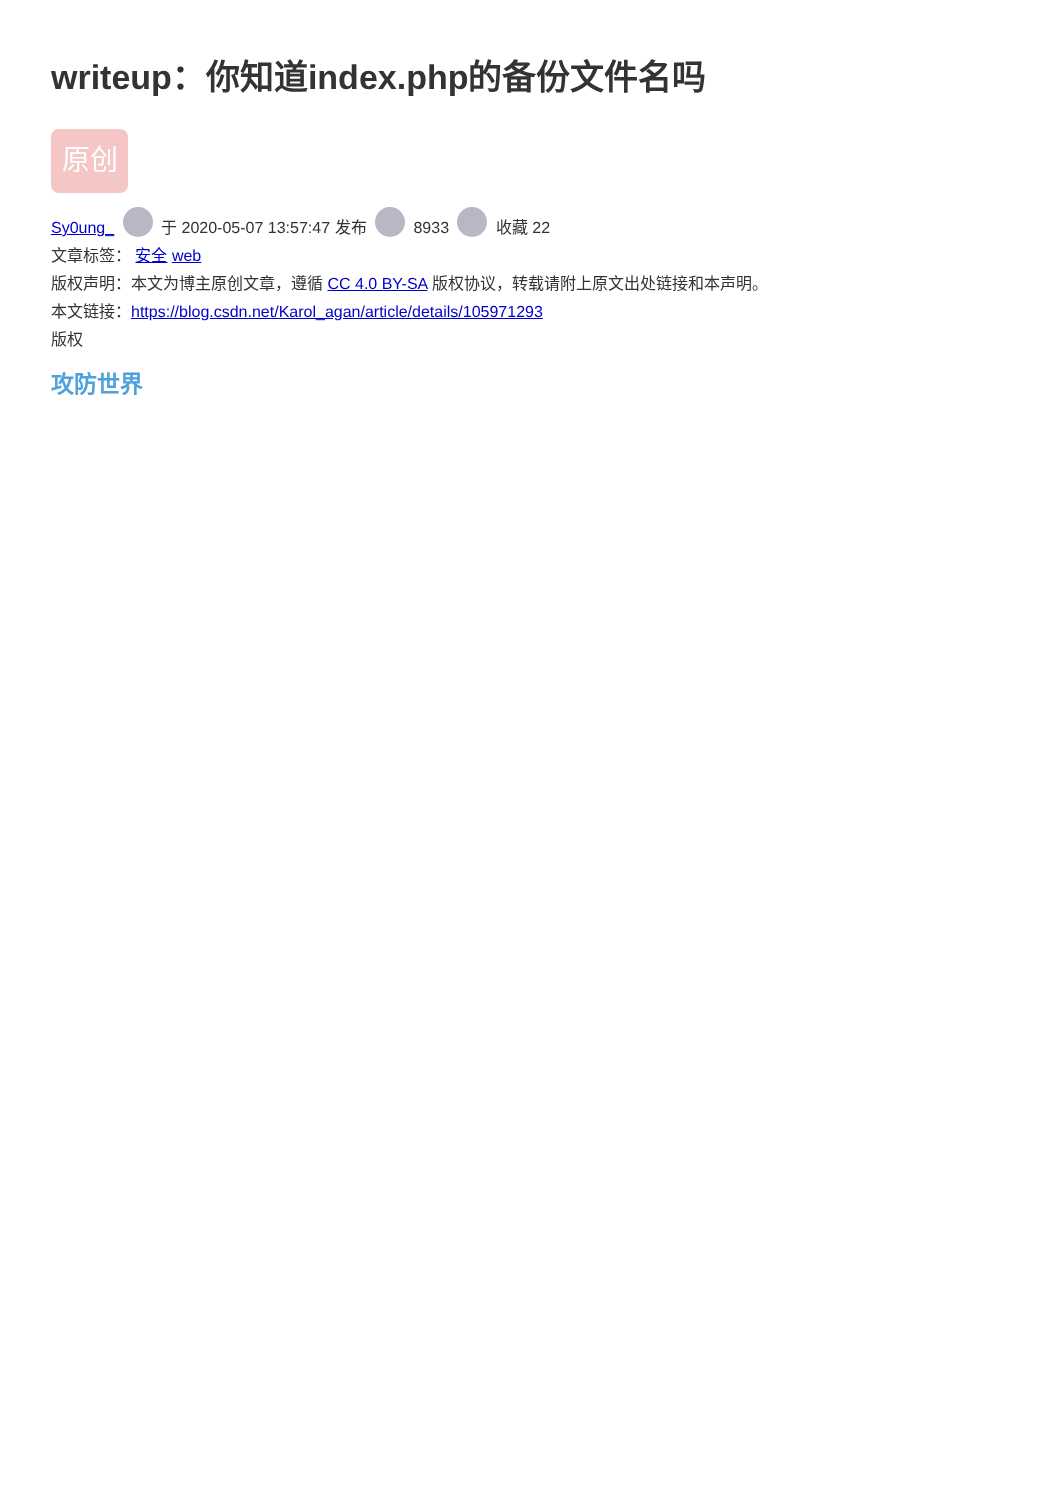writeup：你知道index.php的备份文件名吗
原创
Sy0ung_ 于 2020-05-07 13:57:47 发布 8933 收藏 22
文章标签： 安全 web
版权声明：本文为博主原创文章，遵循 CC 4.0 BY-SA 版权协议，转载请附上原文出处链接和本声明。
本文链接：https://blog.csdn.net/Karol_agan/article/details/105971293
版权
攻防世界